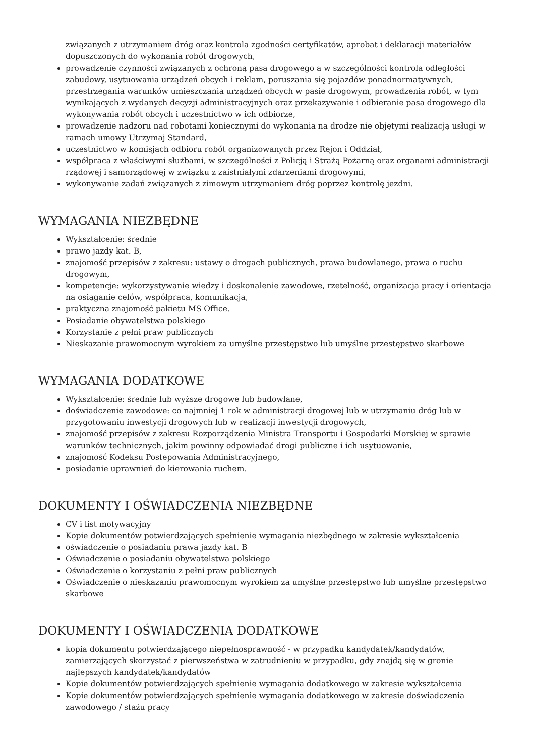związanych z utrzymaniem dróg oraz kontrola zgodności certyfikatów, aprobat i deklaracji materiałów dopuszczonych do wykonania robót drogowych,
prowadzenie czynności związanych z ochroną pasa drogowego a w szczególności kontrola odległości zabudowy, usytuowania urządzeń obcych i reklam, poruszania się pojazdów ponadnormatywnych, przestrzegania warunków umieszczania urządzeń obcych w pasie drogowym, prowadzenia robót, w tym wynikających z wydanych decyzji administracyjnych oraz przekazywanie i odbieranie pasa drogowego dla wykonywania robót obcych i uczestnictwo w ich odbiorze,
prowadzenie nadzoru nad robotami koniecznymi do wykonania na drodze nie objętymi realizacją usługi w ramach umowy Utrzymaj Standard,
uczestnictwo w komisjach odbioru robót organizowanych przez Rejon i Oddział,
współpraca z właściwymi służbami, w szczególności z Policją i Strażą Pożarną oraz organami administracji rządowej i samorządowej w związku z zaistniałymi zdarzeniami drogowymi,
wykonywanie zadań związanych z zimowym utrzymaniem dróg poprzez kontrolę jezdni.
WYMAGANIA NIEZBĘDNE
Wykształcenie: średnie
prawo jazdy kat. B,
znajomość przepisów z zakresu: ustawy o drogach publicznych, prawa budowlanego, prawa o ruchu drogowym,
kompetencje: wykorzystywanie wiedzy i doskonalenie zawodowe, rzetelność, organizacja pracy i orientacja na osiąganie celów, współpraca, komunikacja,
praktyczna znajomość pakietu MS Office.
Posiadanie obywatelstwa polskiego
Korzystanie z pełni praw publicznych
Nieskazanie prawomocnym wyrokiem za umyślne przestępstwo lub umyślne przestępstwo skarbowe
WYMAGANIA DODATKOWE
Wykształcenie: średnie lub wyższe drogowe lub budowlane,
doświadczenie zawodowe: co najmniej 1 rok w administracji drogowej lub w utrzymaniu dróg lub w przygotowaniu inwestycji drogowych lub w realizacji inwestycji drogowych,
znajomość przepisów z zakresu Rozporządzenia Ministra Transportu i Gospodarki Morskiej w sprawie warunków technicznych, jakim powinny odpowiadać drogi publiczne i ich usytuowanie,
znajomość Kodeksu Postepowania Administracyjnego,
posiadanie uprawnień do kierowania ruchem.
DOKUMENTY I OŚWIADCZENIA NIEZBĘDNE
CV i list motywacyjny
Kopie dokumentów potwierdzających spełnienie wymagania niezbędnego w zakresie wykształcenia
oświadczenie o posiadaniu prawa jazdy kat. B
Oświadczenie o posiadaniu obywatelstwa polskiego
Oświadczenie o korzystaniu z pełni praw publicznych
Oświadczenie o nieskazaniu prawomocnym wyrokiem za umyślne przestępstwo lub umyślne przestępstwo skarbowe
DOKUMENTY I OŚWIADCZENIA DODATKOWE
kopia dokumentu potwierdzającego niepełnosprawność - w przypadku kandydatek/kandydatów, zamierzających skorzystać z pierwszeństwa w zatrudnieniu w przypadku, gdy znajdą się w gronie najlepszych kandydatek/kandydatów
Kopie dokumentów potwierdzających spełnienie wymagania dodatkowego w zakresie wykształcenia
Kopie dokumentów potwierdzających spełnienie wymagania dodatkowego w zakresie doświadczenia zawodowego / stażu pracy